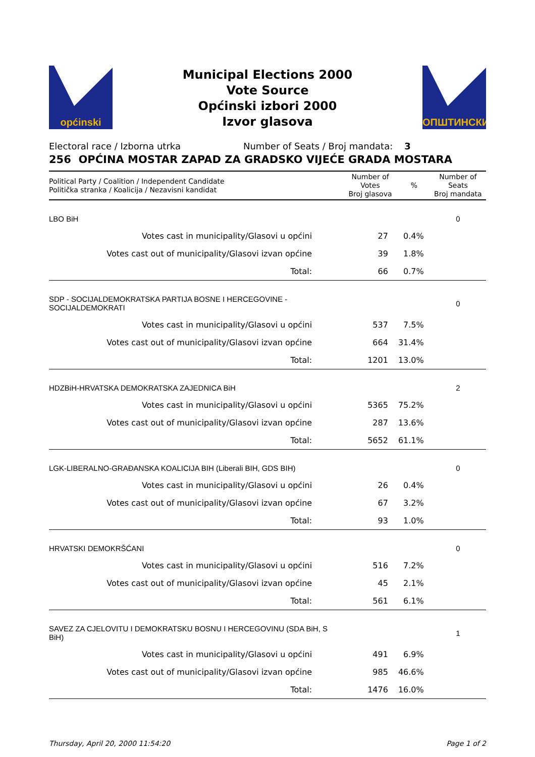općinski
Municipal Elections 2000
Vote Source
Općinski izbori 2000
Izvor glasova
ОПШТИНСКИ
Electoral race / Izborna utrka Number of Seats / Broj mandata: 3
256 OPĆINA MOSTAR ZAPAD ZA GRADSKO VIJEĆE GRADA MOSTARA
| Political Party / Coalition / Independent Candidate Politička stranka / Koalicija / Nezavisni kandidat | Number of Votes Broj glasova | % | Number of Seats Broj mandata |
| --- | --- | --- | --- |
| LBO BiH | | | 0 |
| Votes cast in municipality/Glasovi u općini | 27 | 0.4% | |
| Votes cast out of municipality/Glasovi izvan općine | 39 | 1.8% | |
| Total: | 66 | 0.7% | |
| SDP - SOCIJALDEMOKRATSKA PARTIJA BOSNE I HERCEGOVINE - SOCIJALDEMOKRATI | | | 0 |
| Votes cast in municipality/Glasovi u općini | 537 | 7.5% | |
| Votes cast out of municipality/Glasovi izvan općine | 664 | 31.4% | |
| Total: | 1201 | 13.0% | |
| HDZBiH-HRVATSKA DEMOKRATSKA ZAJEDNICA BiH | | | 2 |
| Votes cast in municipality/Glasovi u općini | 5365 | 75.2% | |
| Votes cast out of municipality/Glasovi izvan općine | 287 | 13.6% | |
| Total: | 5652 | 61.1% | |
| LGK-LIBERALNO-GRAĐANSKA KOALICIJA BIH (Liberali BIH, GDS BIH) | | | 0 |
| Votes cast in municipality/Glasovi u općini | 26 | 0.4% | |
| Votes cast out of municipality/Glasovi izvan općine | 67 | 3.2% | |
| Total: | 93 | 1.0% | |
| HRVATSKI DEMOKRŠĆANI | | | 0 |
| Votes cast in municipality/Glasovi u općini | 516 | 7.2% | |
| Votes cast out of municipality/Glasovi izvan općine | 45 | 2.1% | |
| Total: | 561 | 6.1% | |
| SAVEZ ZA CJELOVITU I DEMOKRATSKU BOSNU I HERCEGOVINU (SDA BiH, S BiH) | | | 1 |
| Votes cast in municipality/Glasovi u općini | 491 | 6.9% | |
| Votes cast out of municipality/Glasovi izvan općine | 985 | 46.6% | |
| Total: | 1476 | 16.0% | |
Thursday, April 20, 2000 11:54:20 Page 1 of 2